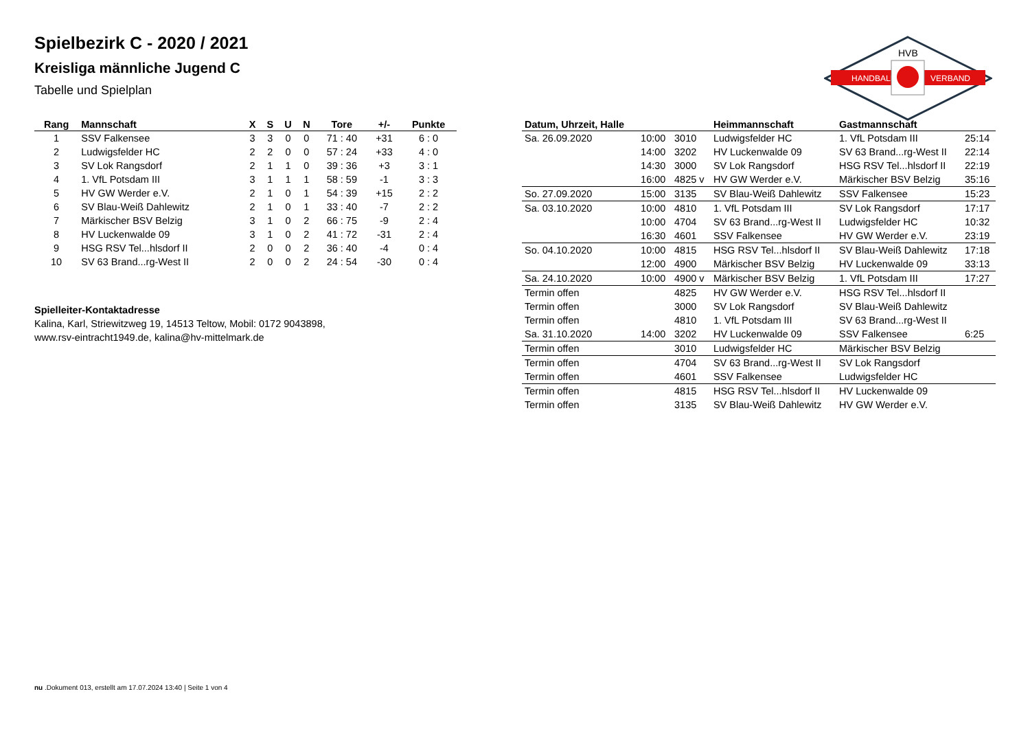HANDBALL
VERBAND
HVB
Spielbezirk C - 2020 / 2021
Kreisliga männliche Jugend C
Tabelle und Spielplan
| Rang | Mannschaft | X | S | U | N | Tore | +/- | Punkte |
| --- | --- | --- | --- | --- | --- | --- | --- | --- |
| 1 | SSV Falkensee | 3 | 3 | 0 | 0 | 71 : 40 | +31 | 6 : 0 |
| 2 | Ludwigsfelder HC | 2 | 2 | 0 | 0 | 57 : 24 | +33 | 4 : 0 |
| 3 | SV Lok Rangsdorf | 2 | 1 | 1 | 0 | 39 : 36 | +3 | 3 : 1 |
| 4 | 1. VfL Potsdam III | 3 | 1 | 1 | 1 | 58 : 59 | -1 | 3 : 3 |
| 5 | HV GW Werder e.V. | 2 | 1 | 0 | 1 | 54 : 39 | +15 | 2 : 2 |
| 6 | SV Blau-Weiß Dahlewitz | 2 | 1 | 0 | 1 | 33 : 40 | -7 | 2 : 2 |
| 7 | Märkischer BSV Belzig | 3 | 1 | 0 | 2 | 66 : 75 | -9 | 2 : 4 |
| 8 | HV Luckenwalde 09 | 3 | 1 | 0 | 2 | 41 : 72 | -31 | 2 : 4 |
| 9 | HSG RSV Tel...hlsdorf II | 2 | 0 | 0 | 2 | 36 : 40 | -4 | 0 : 4 |
| 10 | SV 63 Brand...rg-West II | 2 | 0 | 0 | 2 | 24 : 54 | -30 | 0 : 4 |
Spielleiter-Kontaktadresse
Kalina, Karl, Striewitzweg 19, 14513 Teltow, Mobil: 0172 9043898,
www.rsv-eintracht1949.de, kalina@hv-mittelmark.de
| Datum, Uhrzeit, Halle | | | Heimmannschaft | Gastmannschaft | |
| --- | --- | --- | --- | --- | --- |
| Sa. 26.09.2020 | 10:00 | 3010 | Ludwigsfelder HC | 1. VfL Potsdam III | 25:14 |
| | 14:00 | 3202 | HV Luckenwalde 09 | SV 63 Brand...rg-West II | 22:14 |
| | 14:30 | 3000 | SV Lok Rangsdorf | HSG RSV Tel...hlsdorf II | 22:19 |
| | 16:00 | 4825 v | HV GW Werder e.V. | Märkischer BSV Belzig | 35:16 |
| So. 27.09.2020 | 15:00 | 3135 | SV Blau-Weiß Dahlewitz | SSV Falkensee | 15:23 |
| Sa. 03.10.2020 | 10:00 | 4810 | 1. VfL Potsdam III | SV Lok Rangsdorf | 17:17 |
| | 10:00 | 4704 | SV 63 Brand...rg-West II | Ludwigsfelder HC | 10:32 |
| | 16:30 | 4601 | SSV Falkensee | HV GW Werder e.V. | 23:19 |
| So. 04.10.2020 | 10:00 | 4815 | HSG RSV Tel...hlsdorf II | SV Blau-Weiß Dahlewitz | 17:18 |
| | 12:00 | 4900 | Märkischer BSV Belzig | HV Luckenwalde 09 | 33:13 |
| Sa. 24.10.2020 | 10:00 | 4900 v | Märkischer BSV Belzig | 1. VfL Potsdam III | 17:27 |
| Termin offen | | 4825 | HV GW Werder e.V. | HSG RSV Tel...hlsdorf II | |
| Termin offen | | 3000 | SV Lok Rangsdorf | SV Blau-Weiß Dahlewitz | |
| Termin offen | | 4810 | 1. VfL Potsdam III | SV 63 Brand...rg-West II | |
| Sa. 31.10.2020 | 14:00 | 3202 | HV Luckenwalde 09 | SSV Falkensee | 6:25 |
| Termin offen | | 3010 | Ludwigsfelder HC | Märkischer BSV Belzig | |
| Termin offen | | 4704 | SV 63 Brand...rg-West II | SV Lok Rangsdorf | |
| Termin offen | | 4601 | SSV Falkensee | Ludwigsfelder HC | |
| Termin offen | | 4815 | HSG RSV Tel...hlsdorf II | HV Luckenwalde 09 | |
| Termin offen | | 3135 | SV Blau-Weiß Dahlewitz | HV GW Werder e.V. | |
nu .Dokument 013, erstellt am 17.07.2024 13:40 | Seite 1 von 4